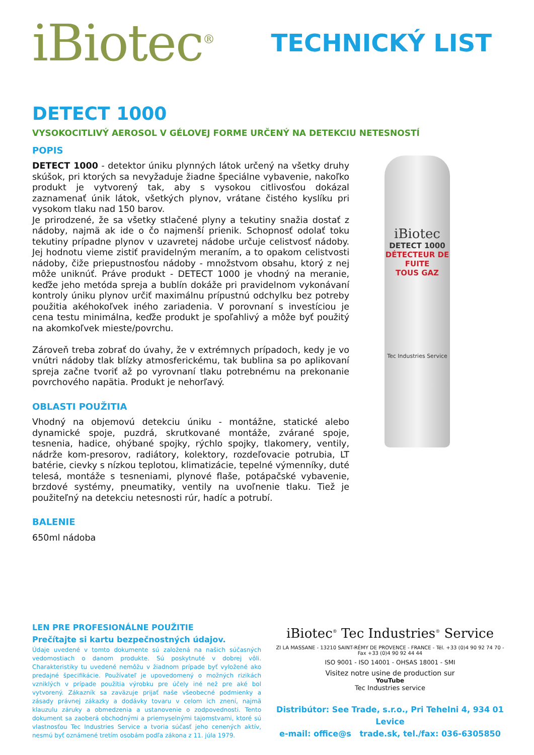iBiotec<sup>®</sup>
TECHNICKÝ LIST
DETECT 1000
VYSOKOCITLIVÝ AEROSOL V GÉLOVEJ FORME URČENÝ NA DETEKCIU NETESNOSTÍ
POPIS
DETECT 1000 - detektor úniku plynných látok určený na všetky druhy skúšok, pri ktorých sa nevyžaduje žiadne špeciálne vybavenie, nakoľko produkt je vytvorený tak, aby s vysokou citlivosťou dokázal zaznamenať únik látok, všetkých plynov, vrátane čistého kyslíku pri vysokom tlaku nad 150 barov.
Je prirodzené, že sa všetky stlačené plyny a tekutiny snažia dostať z nádoby, najmä ak ide o čo najmenší prienik. Schopnosť odolať toku tekutiny prípadne plynov v uzavretej nádobe určuje celistvosť nádoby. Jej hodnotu vieme zistiť pravidelným meraním, a to opakom celistvosti nádoby, čiže priepustnosťou nádoby - množstvom obsahu, ktorý z nej môže uniknúť. Práve produkt - DETECT 1000 je vhodný na meranie, keďže jeho metóda spreja a bublín dokáže pri pravidelnom vykonávaní kontroly úniku plynov určiť maximálnu prípustnú odchylku bez potreby použitia akéhokoľvek iného zariadenia. V porovnaní s investíciou je cena testu minimálna, keďže produkt je spoľahlivý a môže byť použitý na akomkoľvek mieste/povrchu.
Zároveň treba zobrať do úvahy, že v extrémnych prípadoch, kedy je vo vnútri nádoby tlak blízky atmosferickému, tak bublina sa po aplikovaní spreja začne tvoriť až po vyrovnaní tlaku potrebnému na prekonanie povrchového napätia. Produkt je nehorľavý.
OBLASTI POUŽITIA
Vhodný na objemovú detekciu úniku - montážne, statické alebo dynamické spoje, puzdrá, skrutkované montáže, zvárané spoje, tesnenia, hadice, ohýbané spojky, rýchlo spojky, tlakomery, ventily, nádrže kom-presorov, radiátory, kolektory, rozdeľovacie potrubia, LT batérie, cievky s nízkou teplotou, klimatizácie, tepelné výmenníky, duté telesá, montáže s tesneniami, plynové flaše, potápačské vybavenie, brzdové systémy, pneumatiky, ventily na uvoľnenie tlaku. Tiež je použiteľný na detekciu netesnosti rúr, hadíc a potrubí.
BALENIE
650ml nádoba
iBiotec
DETECT 1000
DÉTECTEUR DE FUITE
TOUS GAZ
Tec Industries Service
LEN PRE PROFESIONÁLNE POUŽITIE
Prečítajte si kartu bezpečnostných údajov.
Údaje uvedené v tomto dokumente sú založená na našich súčasných vedomostiach o danom produkte. Sú poskytnuté v dobrej vôli. Charakteristiky tu uvedené nemôžu v žiadnom prípade byť vyložené ako predajné špecifikácie. Používateľ je upovedomený o možných rizikách vzniklých v prípade použitia výrobku pre účely iné než pre aké bol vytvorený. Zákazník sa zaväzuje prijať naše všeobecné podmienky a zásady právnej zákazky a dodávky tovaru v celom ich znení, najmä klauzulu záruky a obmedzenia a ustanovenie o zodpovednosti. Tento dokument sa zaoberá obchodnými a priemyselnými tajomstvami, ktoré sú vlastnosťou Tec Industries Service a tvoria súčasť jeho cenených aktív, nesmú byť oznámené tretím osobám podľa zákona z 11. júla 1979.
iBiotec<sup>®</sup> Tec Industries<sup>®</sup> Service
ZI LA MASSANE - 13210 SAINT-RÉMY DE PROVENCE - FRANCE - Tél. +33 (0)4 90 92 74 70 - Fax +33 (0)4 90 92 44 44
ISO 9001 - ISO 14001 - OHSAS 18001 - SMI
Visitez notre usine de production sur
YouTube
Tec Industries service
Distribútor: See Trade, s.r.o., Pri Tehelni 4, 934 01 Levice
e-mail: office@s trade.sk, tel./fax: 036-6305850